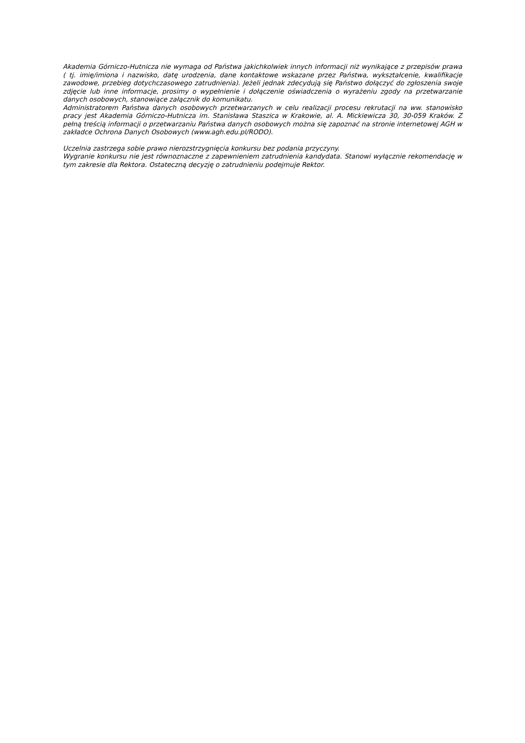Akademia Górniczo-Hutnicza nie wymaga od Państwa jakichkolwiek innych informacji niż wynikające z przepisów prawa ( tj. imię/imiona i nazwisko, datę urodzenia, dane kontaktowe wskazane przez Państwa, wykształcenie, kwalifikacje zawodowe, przebieg dotychczasowego zatrudnienia). Jeżeli jednak zdecydują się Państwo dołączyć do zgłoszenia swoje zdjęcie lub inne informacje, prosimy o wypełnienie i dołączenie oświadczenia o wyrażeniu zgody na przetwarzanie danych osobowych, stanowiące załącznik do komunikatu.
Administratorem Państwa danych osobowych przetwarzanych w celu realizacji procesu rekrutacji na ww. stanowisko pracy jest Akademia Górniczo-Hutnicza im. Stanisława Staszica w Krakowie, al. A. Mickiewicza 30, 30-059 Kraków. Z pełną treścią informacji o przetwarzaniu Państwa danych osobowych można się zapoznać na stronie internetowej AGH w zakładce Ochrona Danych Osobowych (www.agh.edu.pl/RODO).
Uczelnia zastrzega sobie prawo nierozstrzygnięcia konkursu bez podania przyczyny.
Wygranie konkursu nie jest równoznaczne z zapewnieniem zatrudnienia kandydata. Stanowi wyłącznie rekomendację w tym zakresie dla Rektora. Ostateczną decyzję o zatrudnieniu podejmuje Rektor.